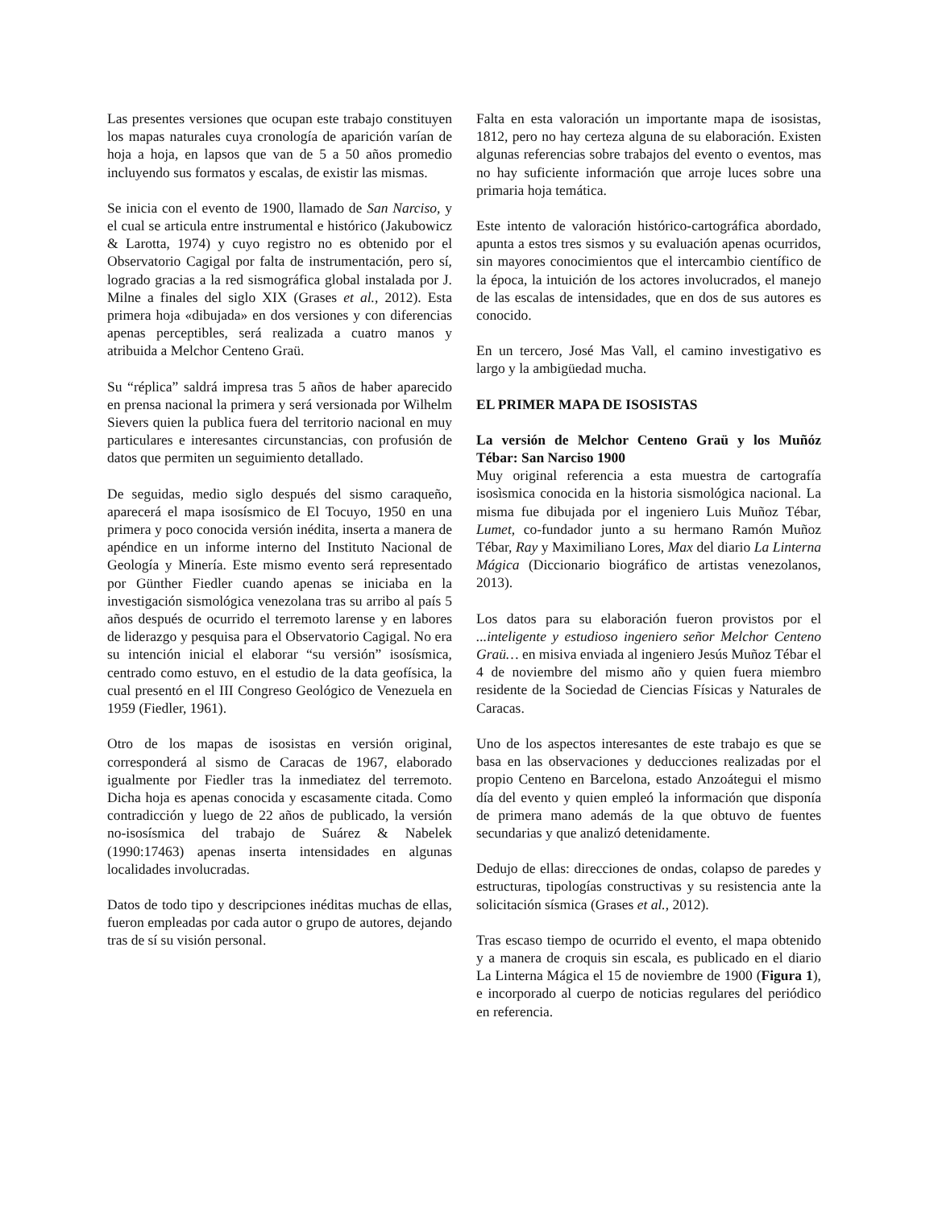Las presentes versiones que ocupan este trabajo constituyen los mapas naturales cuya cronología de aparición varían de hoja a hoja, en lapsos que van de 5 a 50 años promedio incluyendo sus formatos y escalas, de existir las mismas.
Se inicia con el evento de 1900, llamado de San Narciso, y el cual se articula entre instrumental e histórico (Jakubowicz & Larotta, 1974) y cuyo registro no es obtenido por el Observatorio Cagigal por falta de instrumentación, pero sí, logrado gracias a la red sismográfica global instalada por J. Milne a finales del siglo XIX (Grases et al., 2012). Esta primera hoja «dibujada» en dos versiones y con diferencias apenas perceptibles, será realizada a cuatro manos y atribuida a Melchor Centeno Graü.
Su “réplica” saldrá impresa tras 5 años de haber aparecido en prensa nacional la primera y será versionada por Wilhelm Sievers quien la publica fuera del territorio nacional en muy particulares e interesantes circunstancias, con profusión de datos que permiten un seguimiento detallado.
De seguidas, medio siglo después del sismo caraqueño, aparecerá el mapa isosísmico de El Tocuyo, 1950 en una primera y poco conocida versión inédita, inserta a manera de apéndice en un informe interno del Instituto Nacional de Geología y Minería. Este mismo evento será representado por Günther Fiedler cuando apenas se iniciaba en la investigación sismológica venezolana tras su arribo al país 5 años después de ocurrido el terremoto larense y en labores de liderazgo y pesquisa para el Observatorio Cagigal. No era su intención inicial el elaborar “su versión” isosísmica, centrado como estuvo, en el estudio de la data geofísica, la cual presentó en el III Congreso Geológico de Venezuela en 1959 (Fiedler, 1961).
Otro de los mapas de isosistas en versión original, corresponderá al sismo de Caracas de 1967, elaborado igualmente por Fiedler tras la inmediatez del terremoto. Dicha hoja es apenas conocida y escasamente citada. Como contradicción y luego de 22 años de publicado, la versión no-isosísmica del trabajo de Suárez & Nabelek (1990:17463) apenas inserta intensidades en algunas localidades involucradas.
Datos de todo tipo y descripciones inéditas muchas de ellas, fueron empleadas por cada autor o grupo de autores, dejando tras de sí su visión personal.
Falta en esta valoración un importante mapa de isosistas, 1812, pero no hay certeza alguna de su elaboración. Existen algunas referencias sobre trabajos del evento o eventos, mas no hay suficiente información que arroje luces sobre una primaria hoja temática.
Este intento de valoración histórico-cartográfica abordado, apunta a estos tres sismos y su evaluación apenas ocurridos, sin mayores conocimientos que el intercambio científico de la época, la intuición de los actores involucrados, el manejo de las escalas de intensidades, que en dos de sus autores es conocido.
En un tercero, José Mas Vall, el camino investigativo es largo y la ambigüedad mucha.
EL PRIMER MAPA DE ISOSISTAS
La versión de Melchor Centeno Graü y los Muñóz Tébar: San Narciso 1900
Muy original referencia a esta muestra de cartografía isosìsmica conocida en la historia sismológica nacional. La misma fue dibujada por el ingeniero Luis Muñoz Tébar, Lumet, co-fundador junto a su hermano Ramón Muñoz Tébar, Ray y Maximiliano Lores, Max del diario La Linterna Mágica (Diccionario biográfico de artistas venezolanos, 2013).
Los datos para su elaboración fueron provistos por el ...inteligente y estudioso ingeniero señor Melchor Centeno Graü… en misiva enviada al ingeniero Jesús Muñoz Tébar el 4 de noviembre del mismo año y quien fuera miembro residente de la Sociedad de Ciencias Físicas y Naturales de Caracas.
Uno de los aspectos interesantes de este trabajo es que se basa en las observaciones y deducciones realizadas por el propio Centeno en Barcelona, estado Anzoátegui el mismo día del evento y quien empleó la información que disponía de primera mano además de la que obtuvo de fuentes secundarias y que analizó detenidamente.
Dedujo de ellas: direcciones de ondas, colapso de paredes y estructuras, tipologías constructivas y su resistencia ante la solicitación sísmica (Grases et al., 2012).
Tras escaso tiempo de ocurrido el evento, el mapa obtenido y a manera de croquis sin escala, es publicado en el diario La Linterna Mágica el 15 de noviembre de 1900 (Figura 1), e incorporado al cuerpo de noticias regulares del periódico en referencia.